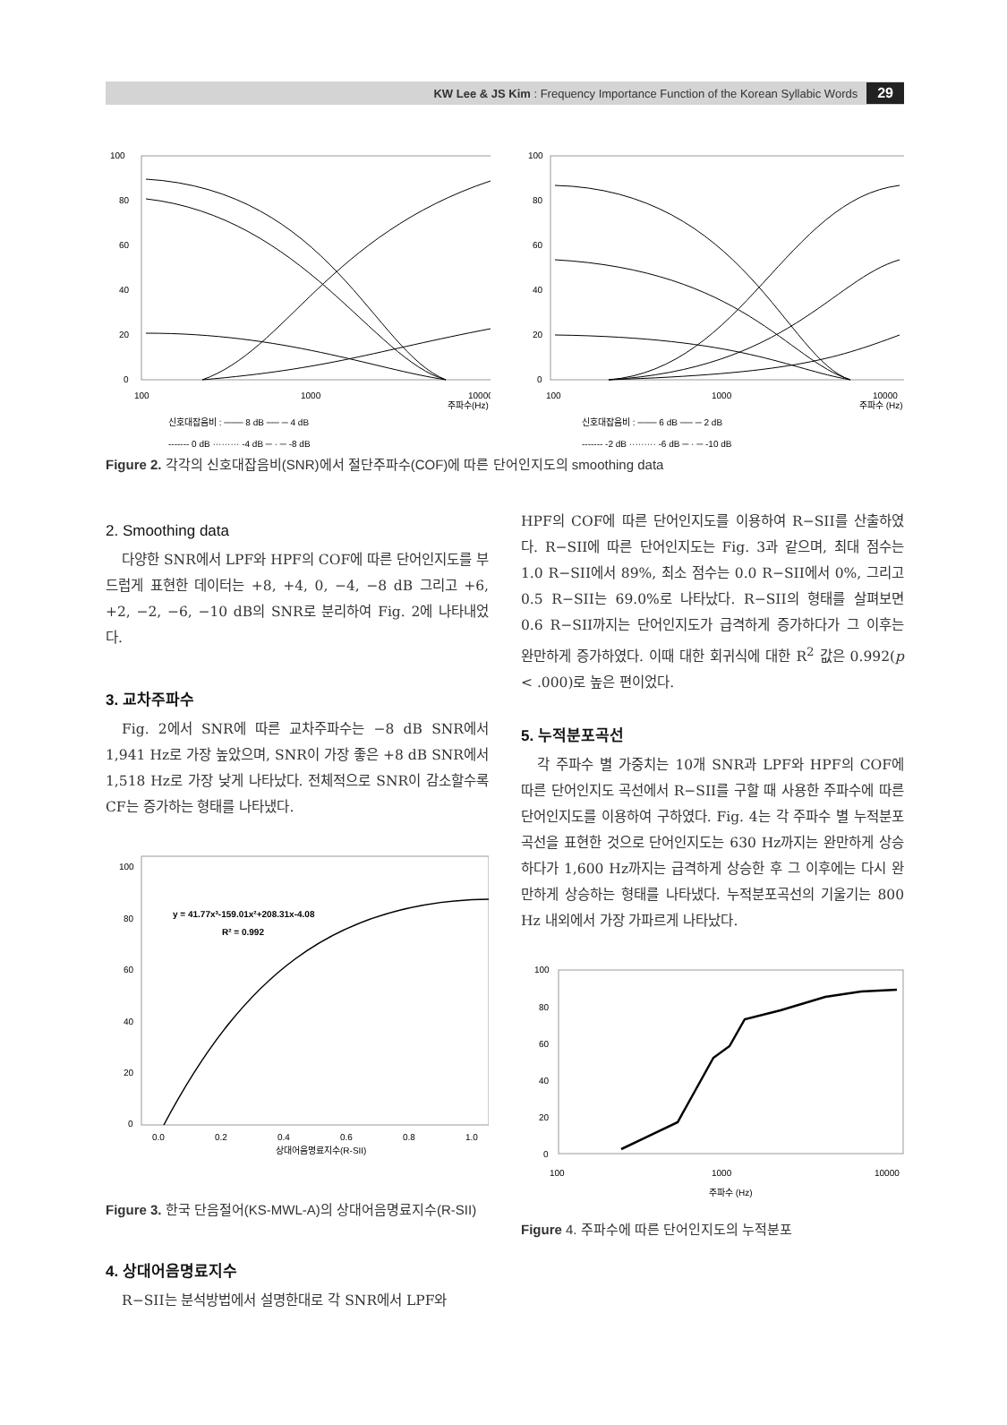KW Lee & JS Kim : Frequency Importance Function of the Korean Syllabic Words 29
100
80
60
40
20
0
100
1000
10000
주파수(Hz)
신호대잡음비 : ─── 8 dB ── ─ 4 dB
------- 0 dB ········· -4 dB ─ · ─ -8 dB
100
80
60
40
20
0
100
1000
10000
주파수 (Hz)
신호대잡음비 : ─── 6 dB ── ─ 2 dB
------- -2 dB ········· -6 dB ─ · ─ -10 dB
Figure 2. 각각의 신호대잡음비(SNR)에서 절단주파수(COF)에 따른 단어인지도의 smoothing data
2. Smoothing data
다양한 SNR에서 LPF와 HPF의 COF에 따른 단어인지도를 부드럽게 표현한 데이터는 +8, +4, 0, −4, −8 dB 그리고 +6, +2, −2, −6, −10 dB의 SNR로 분리하여 Fig. 2에 나타내었다.
3. 교차주파수
Fig. 2에서 SNR에 따른 교차주파수는 −8 dB SNR에서 1,941 Hz로 가장 높았으며, SNR이 가장 좋은 +8 dB SNR에서 1,518 Hz로 가장 낮게 나타났다. 전체적으로 SNR이 감소할수록 CF는 증가하는 형태를 나타냈다.
100
80
60
40
20
0
0.0
0.2
0.4
0.6
0.8
1.0
상대어음명료지수(R-SII)
y = 41.77x³-159.01x²+208.31x-4.08
R² = 0.992
Figure 3. 한국 단음절어(KS-MWL-A)의 상대어음명료지수(R-SII)
4. 상대어음명료지수
R−SII는 분석방법에서 설명한대로 각 SNR에서 LPF와
HPF의 COF에 따른 단어인지도를 이용하여 R−SII를 산출하였다. R−SII에 따른 단어인지도는 Fig. 3과 같으며, 최대 점수는 1.0 R−SII에서 89%, 최소 점수는 0.0 R−SII에서 0%, 그리고 0.5 R−SII는 69.0%로 나타났다. R−SII의 형태를 살펴보면 0.6 R−SII까지는 단어인지도가 급격하게 증가하다가 그 이후는 완만하게 증가하였다. 이때 대한 회귀식에 대한 R<sup>2</sup> 값은 0.992(p < .000)로 높은 편이었다.
5. 누적분포곡선
각 주파수 별 가중치는 10개 SNR과 LPF와 HPF의 COF에 따른 단어인지도 곡선에서 R−SII를 구할 때 사용한 주파수에 따른 단어인지도를 이용하여 구하였다. Fig. 4는 각 주파수 별 누적분포곡선을 표현한 것으로 단어인지도는 630 Hz까지는 완만하게 상승하다가 1,600 Hz까지는 급격하게 상승한 후 그 이후에는 다시 완만하게 상승하는 형태를 나타냈다. 누적분포곡선의 기울기는 800 Hz 내외에서 가장 가파르게 나타났다.
100
80
60
40
20
0
100
1000
10000
주파수 (Hz)
Figure 4. 주파수에 따른 단어인지도의 누적분포